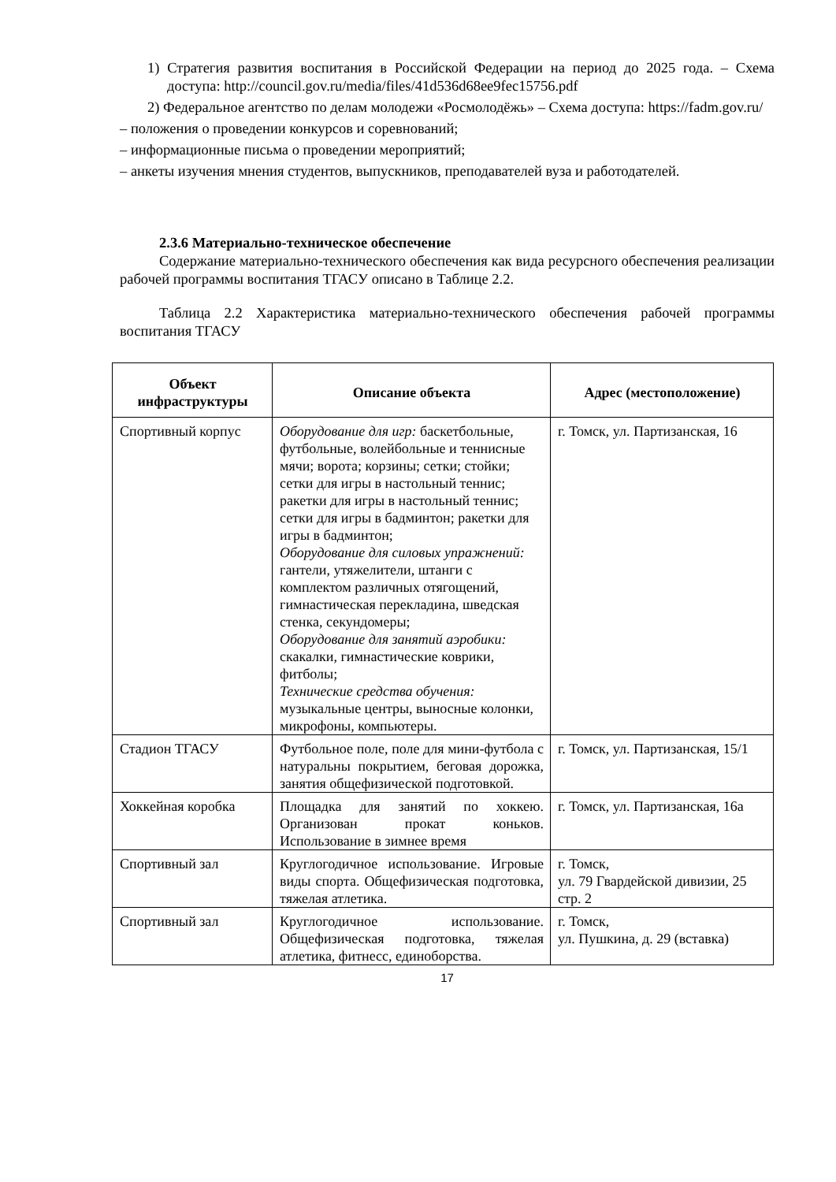1) Стратегия развития воспитания в Российской Федерации на период до 2025 года. – Схема доступа: http://council.gov.ru/media/files/41d536d68ee9fec15756.pdf
2) Федеральное агентство по делам молодежи «Росмолодёжь» – Схема доступа: https://fadm.gov.ru/
– положения о проведении конкурсов и соревнований;
– информационные письма о проведении мероприятий;
– анкеты изучения мнения студентов, выпускников, преподавателей вуза и работодателей.
2.3.6 Материально-техническое обеспечение
Содержание материально-технического обеспечения как вида ресурсного обеспечения реализации рабочей программы воспитания ТГАСУ описано в Таблице 2.2.
Таблица 2.2 Характеристика материально-технического обеспечения рабочей программы воспитания ТГАСУ
| Объект инфраструктуры | Описание объекта | Адрес (местоположение) |
| --- | --- | --- |
| Спортивный корпус | Оборудование для игр: баскетбольные, футбольные, волейбольные и теннисные мячи; ворота; корзины; сетки; стойки; сетки для игры в настольный теннис; ракетки для игры в настольный теннис; сетки для игры в бадминтон; ракетки для игры в бадминтон; Оборудование для силовых упражнений: гантели, утяжелители, штанги с комплектом различных отягощений, гимнастическая перекладина, шведская стенка, секундомеры; Оборудование для занятий аэробики: скакалки, гимнастические коврики, фитболы; Технические средства обучения: музыкальные центры, выносные колонки, микрофоны, компьютеры. | г. Томск, ул. Партизанская, 16 |
| Стадион ТГАСУ | Футбольное поле, поле для мини-футбола с натуральны покрытием, беговая дорожка, занятия общефизической подготовкой. | г. Томск, ул. Партизанская, 15/1 |
| Хоккейная коробка | Площадка для занятий по хоккею. Организован прокат коньков. Использование в зимнее время | г. Томск, ул. Партизанская, 16а |
| Спортивный зал | Круглогодичное использование. Игровые виды спорта. Общефизическая подготовка, тяжелая атлетика. | г. Томск, ул. 79 Гвардейской дивизии, 25 стр. 2 |
| Спортивный зал | Круглогодичное использование. Общефизическая подготовка, тяжелая атлетика, фитнесс, единоборства. | г. Томск, ул. Пушкина, д. 29 (вставка) |
17